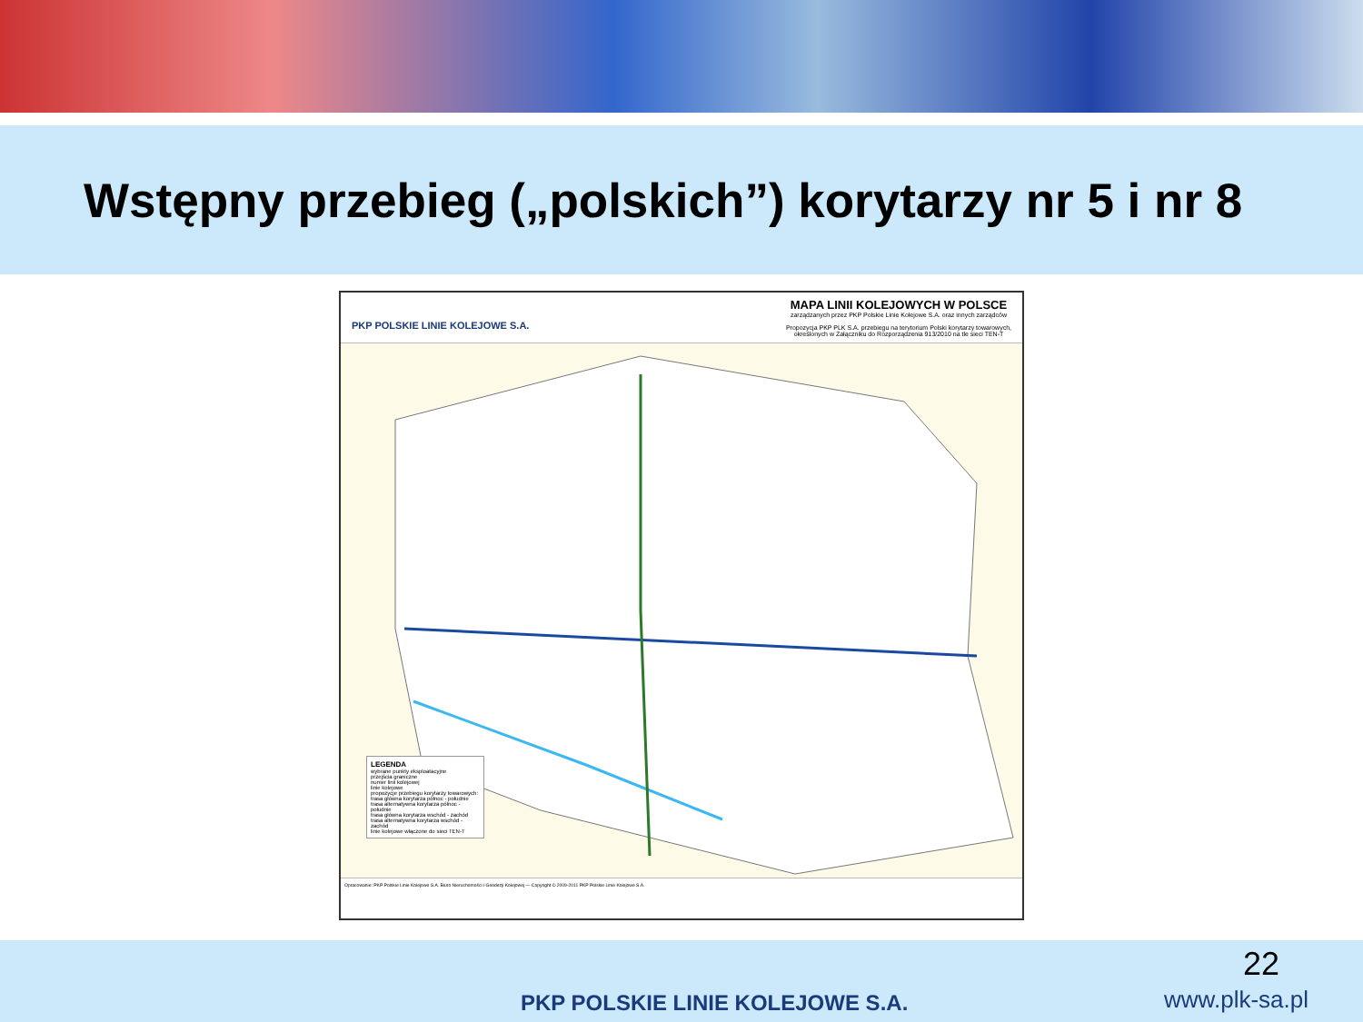Wstępny przebieg („polskich”) korytarzy nr 5 i nr 8
PKP POLSKIE LINIE KOLEJOWE S.A.
MAPA LINII KOLEJOWYCH W POLSCE
zarządzanych przez PKP Polskie Linie Kolejowe S.A. oraz innych zarządców
Propozycja PKP PLK S.A. przebiegu na terytorium Polski korytarzy towarowych,
określonych w Załączniku do Rozporządzenia 913/2010 na tle sieci TEN-T
LEGENDA
wybrane punkty eksploatacyjne
przejścia graniczne
numer linii kolejowej
linie kolejowe
propozycje przebiegu korytarzy towarowych:
trasa główna korytarza północ - południe
trasa alternatywna korytarza północ - południe
trasa główna korytarza wschód - zachód
trasa alternatywna korytarza wschód - zachód
linie kolejowe włączone do sieci TEN-T
Opracowanie: PKP Polskie Linie Kolejowe S.A. Biuro Nieruchomości i Geodezji Kolejowej — Copyright © 2009-2011 PKP Polskie Linie Kolejowe S.A.
22
PKP POLSKIE LINIE KOLEJOWE S.A.
www.plk-sa.pl